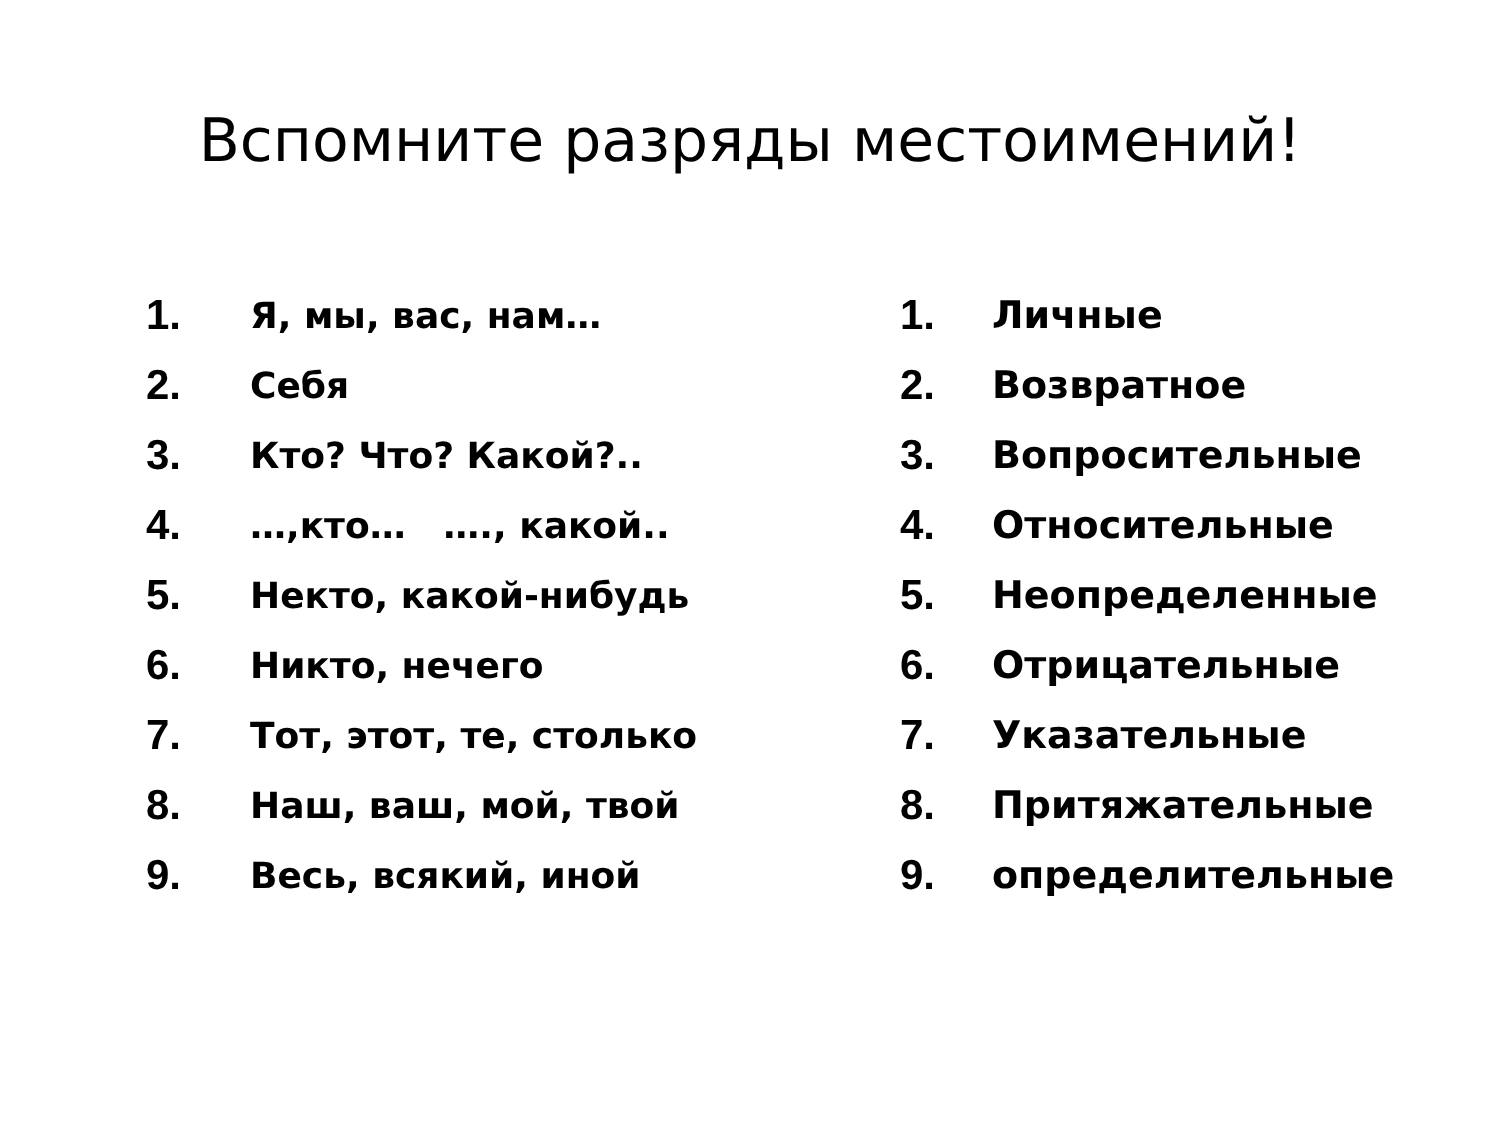Вспомните разряды местоимений!
1. Я, мы, вас, нам…
2. Себя
3. Кто? Что? Какой?..
4. …,кто… …., какой..
5. Некто, какой-нибудь
6. Никто, нечего
7. Тот, этот, те, столько
8. Наш, ваш, мой, твой
9. Весь, всякий, иной
1. Личные
2. Возвратное
3. Вопросительные
4. Относительные
5. Неопределенные
6. Отрицательные
7. Указательные
8. Притяжательные
9. определительные